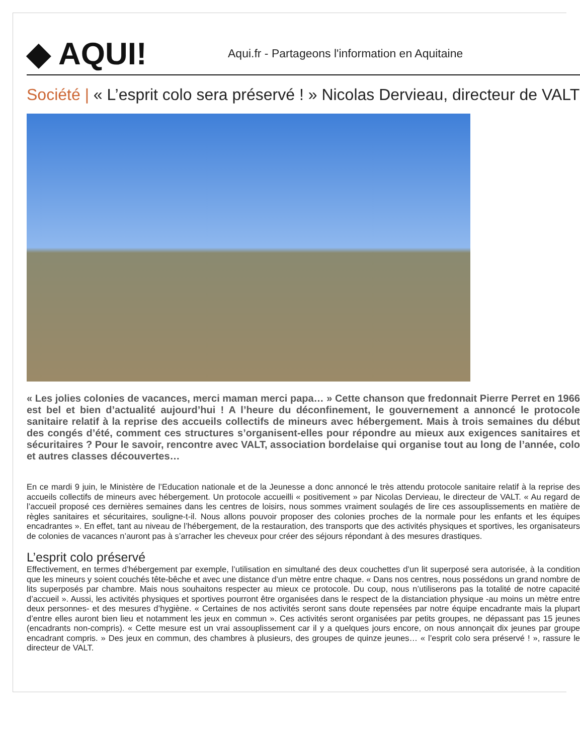◆ AQUI!
Aqui.fr - Partageons l'information en Aquitaine
Société | « L’esprit colo sera préservé ! » Nicolas Dervieau, directeur de VALT
« Les jolies colonies de vacances, merci maman merci papa… » Cette chanson que fredonnait Pierre Perret en 1966 est bel et bien d’actualité aujourd’hui ! A l’heure du déconfinement, le gouvernement a annoncé le protocole sanitaire relatif à la reprise des accueils collectifs de mineurs avec hébergement. Mais à trois semaines du début des congés d’été, comment ces structures s’organisent-elles pour répondre au mieux aux exigences sanitaires et sécuritaires ? Pour le savoir, rencontre avec VALT, association bordelaise qui organise tout au long de l’année, colo et autres classes découvertes…
En ce mardi 9 juin, le Ministère de l’Education nationale et de la Jeunesse a donc annoncé le très attendu protocole sanitaire relatif à la reprise des accueils collectifs de mineurs avec hébergement. Un protocole accueilli « positivement » par Nicolas Dervieau, le directeur de VALT. « Au regard de l’accueil proposé ces dernières semaines dans les centres de loisirs, nous sommes vraiment soulagés de lire ces assouplissements en matière de règles sanitaires et sécuritaires, souligne-t-il. Nous allons pouvoir proposer des colonies proches de la normale pour les enfants et les équipes encadrantes ». En effet, tant au niveau de l’hébergement, de la restauration, des transports que des activités physiques et sportives, les organisateurs de colonies de vacances n’auront pas à s’arracher les cheveux pour créer des séjours répondant à des mesures drastiques.
L’esprit colo préservé
Effectivement, en termes d’hébergement par exemple, l’utilisation en simultané des deux couchettes d’un lit superposé sera autorisée, à la condition que les mineurs y soient couchés tête-bêche et avec une distance d’un mètre entre chaque. « Dans nos centres, nous possédons un grand nombre de lits superposés par chambre. Mais nous souhaitons respecter au mieux ce protocole. Du coup, nous n’utiliserons pas la totalité de notre capacité d’accueil ». Aussi, les activités physiques et sportives pourront être organisées dans le respect de la distanciation physique -au moins un mètre entre deux personnes- et des mesures d’hygiène. « Certaines de nos activités seront sans doute repensées par notre équipe encadrante mais la plupart d’entre elles auront bien lieu et notamment les jeux en commun ». Ces activités seront organisées par petits groupes, ne dépassant pas 15 jeunes (encadrants non-compris). « Cette mesure est un vrai assouplissement car il y a quelques jours encore, on nous annonçait dix jeunes par groupe encadrant compris. » Des jeux en commun, des chambres à plusieurs, des groupes de quinze jeunes… « l’esprit colo sera préservé ! », rassure le directeur de VALT.